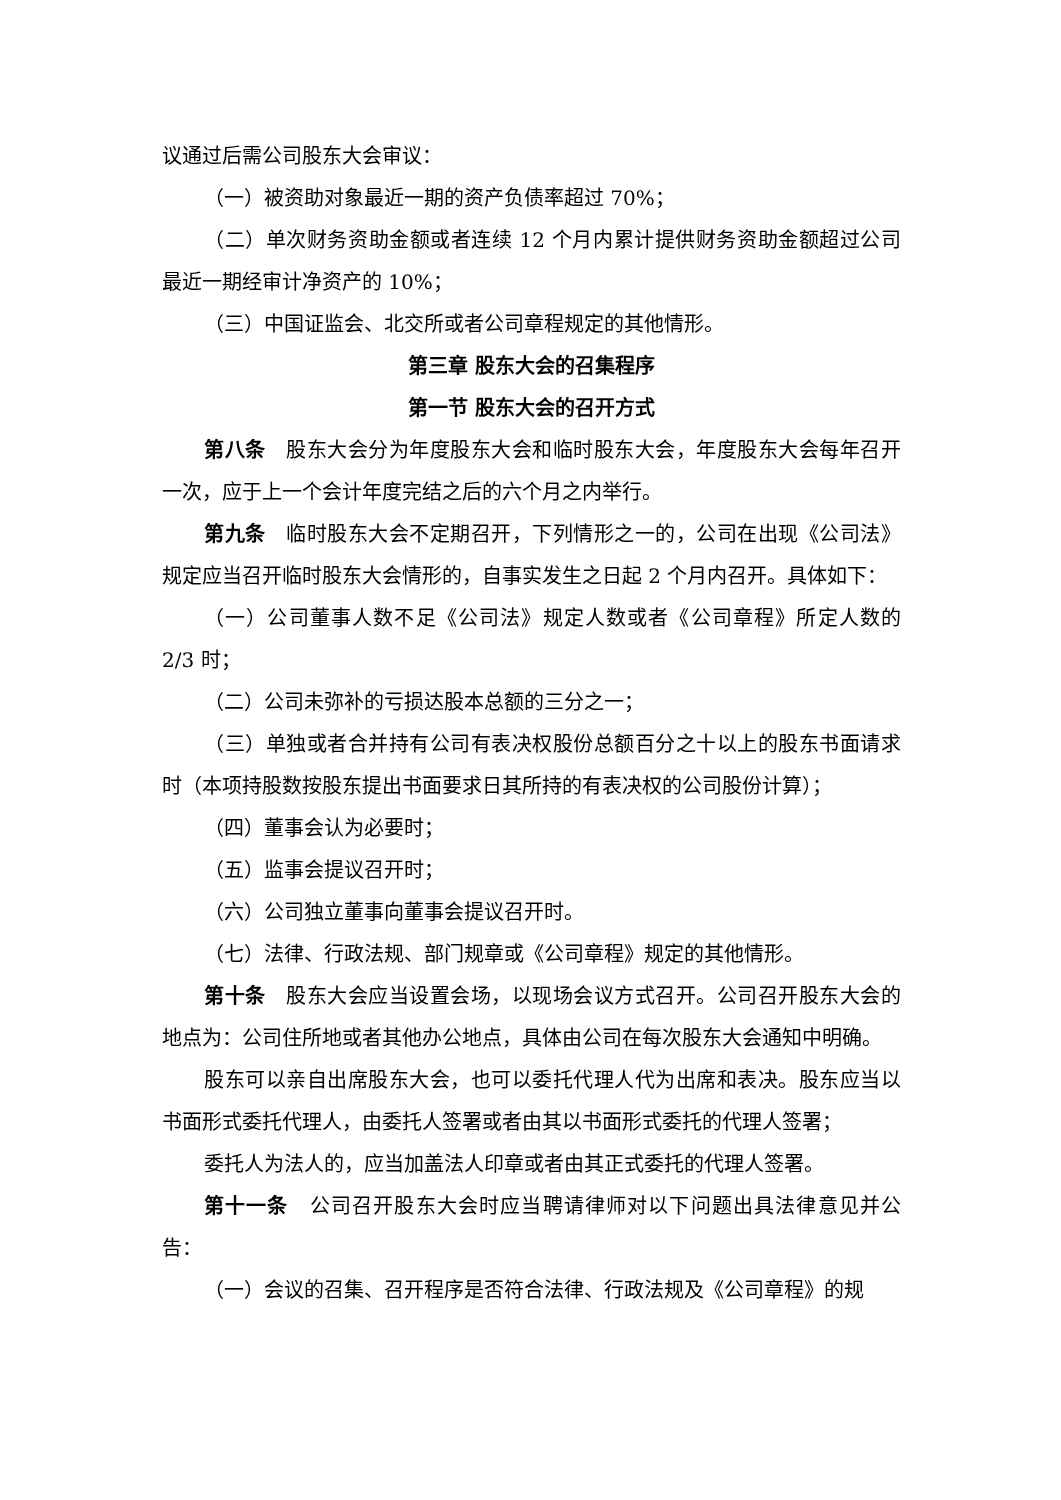议通过后需公司股东大会审议：
（一）被资助对象最近一期的资产负债率超过 70%；
（二）单次财务资助金额或者连续 12 个月内累计提供财务资助金额超过公司最近一期经审计净资产的 10%；
（三）中国证监会、北交所或者公司章程规定的其他情形。
第三章 股东大会的召集程序
第一节 股东大会的召开方式
第八条　股东大会分为年度股东大会和临时股东大会，年度股东大会每年召开一次，应于上一个会计年度完结之后的六个月之内举行。
第九条　临时股东大会不定期召开，下列情形之一的，公司在出现《公司法》规定应当召开临时股东大会情形的，自事实发生之日起 2 个月内召开。具体如下：
（一）公司董事人数不足《公司法》规定人数或者《公司章程》所定人数的 2/3 时；
（二）公司未弥补的亏损达股本总额的三分之一；
（三）单独或者合并持有公司有表决权股份总额百分之十以上的股东书面请求时（本项持股数按股东提出书面要求日其所持的有表决权的公司股份计算）；
（四）董事会认为必要时；
（五）监事会提议召开时；
（六）公司独立董事向董事会提议召开时。
（七）法律、行政法规、部门规章或《公司章程》规定的其他情形。
第十条　股东大会应当设置会场，以现场会议方式召开。公司召开股东大会的地点为：公司住所地或者其他办公地点，具体由公司在每次股东大会通知中明确。
股东可以亲自出席股东大会，也可以委托代理人代为出席和表决。股东应当以书面形式委托代理人，由委托人签署或者由其以书面形式委托的代理人签署；
委托人为法人的，应当加盖法人印章或者由其正式委托的代理人签署。
第十一条　公司召开股东大会时应当聘请律师对以下问题出具法律意见并公告：
（一）会议的召集、召开程序是否符合法律、行政法规及《公司章程》的规